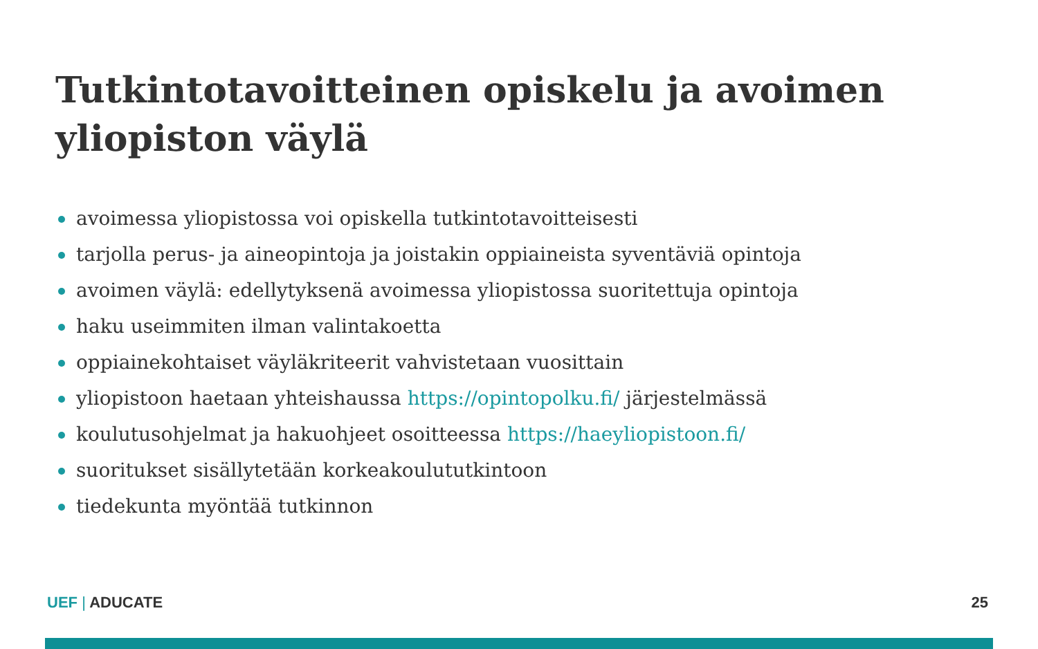Tutkintotavoitteinen opiskelu ja avoimen yliopiston väylä
avoimessa yliopistossa voi opiskella tutkintotavoitteisesti
tarjolla perus- ja aineopintoja ja joistakin oppiaineista syventäviä opintoja
avoimen väylä: edellytyksenä avoimessa yliopistossa suoritettuja opintoja
haku useimmiten ilman valintakoetta
oppiainekohtaiset väyläkriteerit vahvistetaan vuosittain
yliopistoon haetaan yhteishaussa https://opintopolku.fi/ järjestelmässä
koulutusohjelmat ja hakuohjeet osoitteessa https://haeyliopistoon.fi/
suoritukset sisällytetään korkeakoulututkintoon
tiedekunta myöntää tutkinnon
UEF | ADUCATE 25